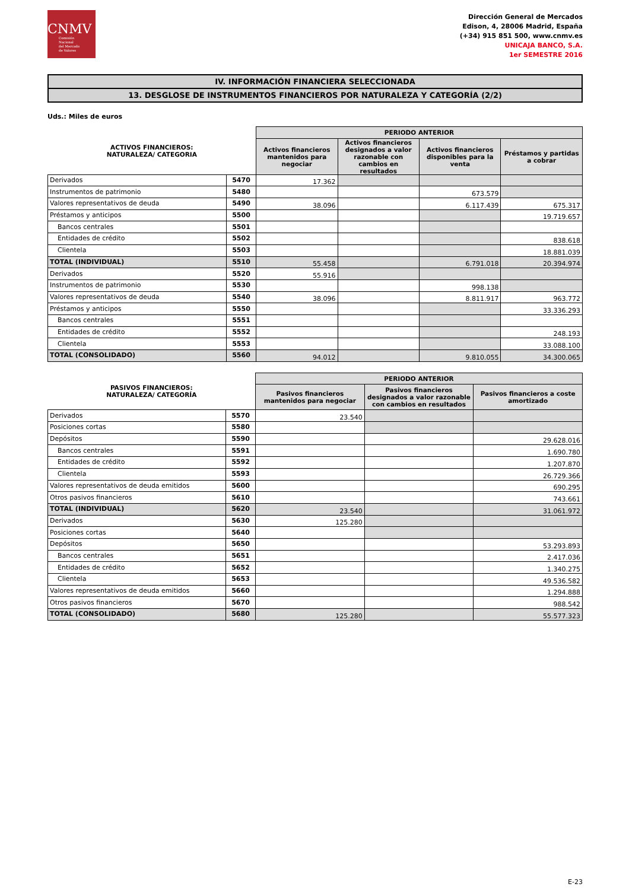CNMV
Comisión
Nacional
del Mercado
de Valores
Dirección General de Mercados
Edison, 4, 28006 Madrid, España
(+34) 915 851 500, www.cnmv.es
UNICAJA BANCO, S.A.
1er SEMESTRE 2016
IV. INFORMACIÓN FINANCIERA SELECCIONADA
13. DESGLOSE DE INSTRUMENTOS FINANCIEROS POR NATURALEZA Y CATEGORÍA (2/2)
Uds.: Miles de euros
| ACTIVOS FINANCIEROS: NATURALEZA/ CATEGORIA | | PERIODO ANTERIOR | | | |
| --- | --- | --- | --- | --- | --- |
| | | Activos financieros mantenidos para negociar | Activos financieros designados a valor razonable con cambios en resultados | Activos financieros disponibles para la venta | Préstamos y partidas a cobrar |
| Derivados | 5470 | 17.362 | | | |
| Instrumentos de patrimonio | 5480 | | | 673.579 | |
| Valores representativos de deuda | 5490 | 38.096 | | 6.117.439 | 675.317 |
| Préstamos y anticipos | 5500 | | | | 19.719.657 |
| Bancos centrales | 5501 | | | | |
| Entidades de crédito | 5502 | | | | 838.618 |
| Clientela | 5503 | | | | 18.881.039 |
| TOTAL (INDIVIDUAL) | 5510 | 55.458 | | 6.791.018 | 20.394.974 |
| Derivados | 5520 | 55.916 | | | |
| Instrumentos de patrimonio | 5530 | | | 998.138 | |
| Valores representativos de deuda | 5540 | 38.096 | | 8.811.917 | 963.772 |
| Préstamos y anticipos | 5550 | | | | 33.336.293 |
| Bancos centrales | 5551 | | | | |
| Entidades de crédito | 5552 | | | | 248.193 |
| Clientela | 5553 | | | | 33.088.100 |
| TOTAL (CONSOLIDADO) | 5560 | 94.012 | | 9.810.055 | 34.300.065 |
| PASIVOS FINANCIEROS: NATURALEZA/ CATEGORÍA | | PERIODO ANTERIOR | | |
| --- | --- | --- | --- | --- |
| | | Pasivos financieros mantenidos para negociar | Pasivos financieros designados a valor razonable con cambios en resultados | Pasivos financieros a coste amortizado |
| Derivados | 5570 | 23.540 | | |
| Posiciones cortas | 5580 | | | |
| Depósitos | 5590 | | | 29.628.016 |
| Bancos centrales | 5591 | | | 1.690.780 |
| Entidades de crédito | 5592 | | | 1.207.870 |
| Clientela | 5593 | | | 26.729.366 |
| Valores representativos de deuda emitidos | 5600 | | | 690.295 |
| Otros pasivos financieros | 5610 | | | 743.661 |
| TOTAL (INDIVIDUAL) | 5620 | 23.540 | | 31.061.972 |
| Derivados | 5630 | 125.280 | | |
| Posiciones cortas | 5640 | | | |
| Depósitos | 5650 | | | 53.293.893 |
| Bancos centrales | 5651 | | | 2.417.036 |
| Entidades de crédito | 5652 | | | 1.340.275 |
| Clientela | 5653 | | | 49.536.582 |
| Valores representativos de deuda emitidos | 5660 | | | 1.294.888 |
| Otros pasivos financieros | 5670 | | | 988.542 |
| TOTAL (CONSOLIDADO) | 5680 | 125.280 | | 55.577.323 |
E-23